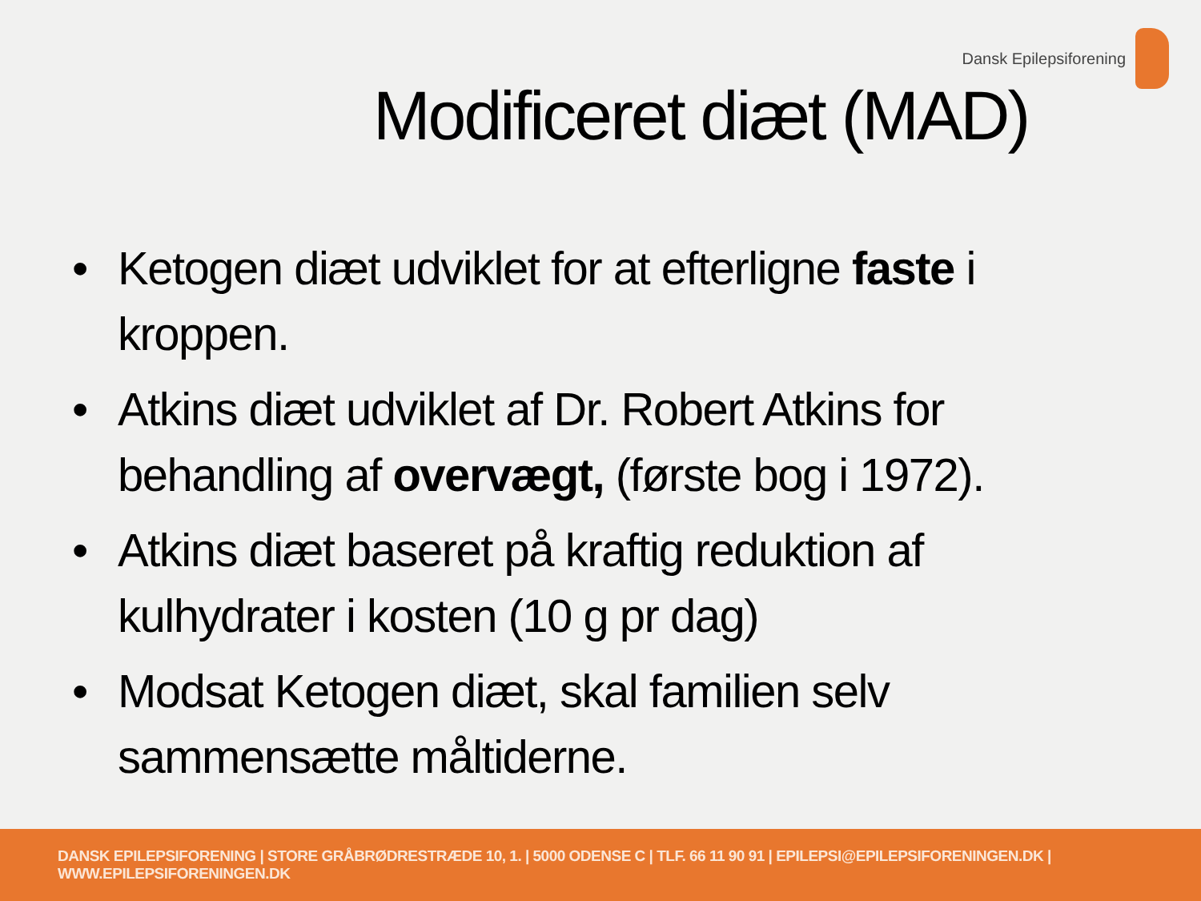Dansk Epilepsiforening
Modificeret diæt (MAD)
• Ketogen diæt udviklet for at efterligne faste i kroppen.
• Atkins diæt udviklet af Dr. Robert Atkins for behandling af overvægt, (første bog i 1972).
• Atkins diæt baseret på kraftig reduktion af kulhydrater i kosten (10 g pr dag)
• Modsat Ketogen diæt, skal familien selv sammensætte måltiderne.
DANSK EPILEPSIFORENING | STORE GRÅBRØDRESTRÆDE 10, 1. | 5000 ODENSE C | TLF. 66 11 90 91 | EPILEPSI@EPILEPSIFORENINGEN.DK | WWW.EPILEPSIFORENINGEN.DK